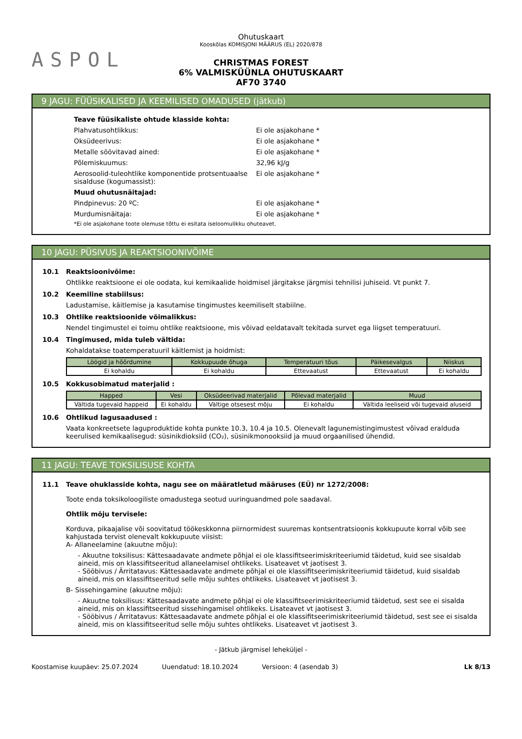ASPOL
Ohutuskaart
Kooskõlas KOMISJONI MÄÄRUS (EL) 2020/878
CHRISTMAS FOREST
6% VALMISKÜÜNLA OHUTUSKAART
AF70 3740
9 JAGU: FÜÜSIKALISED JA KEEMILISED OMADUSED (jätkub)
Teave füüsikaliste ohtude klasside kohta:
Plahvatusohtlikkus: Ei ole asjakohane *
Oksüdeerivus: Ei ole asjakohane *
Metalle söövitavad ained: Ei ole asjakohane *
Põlemiskuumus: 32,96 kJ/g
Aerosoolid-tuleohtlike komponentide protsentuaalse sisalduse (kogumassist): Ei ole asjakohane *
Muud ohutusnäitajad:
Pindpinevus: 20 ºC: Ei ole asjakohane *
Murdumisnäitaja: Ei ole asjakohane *
*Ei ole asjakohane toote olemuse tõttu ei esitata iseloomulikku ohuteavet.
10 JAGU: PÜSIVUS JA REAKTSIOONIVÕIME
10.1 Reaktsioonivõime:
Ohtlikke reaktsioone ei ole oodata, kui kemikaalide hoidmisel järgitakse järgmisi tehnilisi juhiseid. Vt punkt 7.
10.2 Keemiline stabiilsus:
Ladustamise, käitlemise ja kasutamise tingimustes keemiliselt stabiilne.
10.3 Ohtlike reaktsioonide võimalikkus:
Nendel tingimustel ei toimu ohtlike reaktsioone, mis võivad eeldatavalt tekitada survet ega liigset temperatuuri.
10.4 Tingimused, mida tuleb vältida:
Kohaldatakse toatemperatuuril käitlemist ja hoidmist:
| Löögid ja hõõrdumine | Kokkupuude õhuga | Temperatuuri tõus | Päikesevalgus | Niiskus |
| --- | --- | --- | --- | --- |
| Ei kohaldu | Ei kohaldu | Ettevaatust | Ettevaatust | Ei kohaldu |
10.5 Kokkusobimatud materjalid :
| Happed | Vesi | Oksüdeerivad materjalid | Põlevad materjalid | Muud |
| --- | --- | --- | --- | --- |
| Vältida tugevaid happeid | Ei kohaldu | Vältige otsesest mõju | Ei kohaldu | Vältida leeliseid või tugevaid aluseid |
10.6 Ohtlikud lagusaadused :
Vaata konkreetsete laguproduktide kohta punkte 10.3, 10.4 ja 10.5. Olenevalt lagunemistingimustest võivad eralduda keerulised kemikaalisegud: süsinikdioksiid (CO₂), süsinikmonooksiid ja muud orgaanilised ühendid.
11 JAGU: TEAVE TOKSILISUSE KOHTA
11.1 Teave ohuklasside kohta, nagu see on määratletud määruses (EÜ) nr 1272/2008:
Toote enda toksikoloogiliste omadustega seotud uuringuandmed pole saadaval.
Ohtlik mõju tervisele:
Korduva, pikaajalise või soovitatud töökeskkonna piirnormidest suuremas kontsentratsioonis kokkupuute korral võib see kahjustada tervist olenevalt kokkupuute viisist:
A- Allaneelamine (akuutne mõju):
- Akuutne toksilisus: Kättesaadavate andmete põhjal ei ole klassifitseerimiskriteeriumid täidetud, kuid see sisaldab aineid, mis on klassifitseeritud allaneelamisel ohtlikeks. Lisateavet vt jaotisest 3.
- Sööbivus / Ärritatavus: Kättesaadavate andmete põhjal ei ole klassifitseerimiskriteeriumid täidetud, kuid sisaldab aineid, mis on klassifitseeritud selle mõju suhtes ohtlikeks. Lisateavet vt jaotisest 3.
B- Sissehingamine (akuutne mõju):
- Akuutne toksilisus: Kättesaadavate andmete põhjal ei ole klassifitseerimiskriteeriumid täidetud, sest see ei sisalda aineid, mis on klassifitseeritud sissehingamisel ohtlikeks. Lisateavet vt jaotisest 3.
- Sööbivus / Ärritatavus: Kättesaadavate andmete põhjal ei ole klassifitseerimiskriteeriumid täidetud, sest see ei sisalda aineid, mis on klassifitseeritud selle mõju suhtes ohtlikeks. Lisateavet vt jaotisest 3.
- Jätkub järgmisel leheküljel -
Koostamise kuupäev: 25.07.2024 Uuendatud: 18.10.2024 Versioon: 4 (asendab 3) Lk 8/13